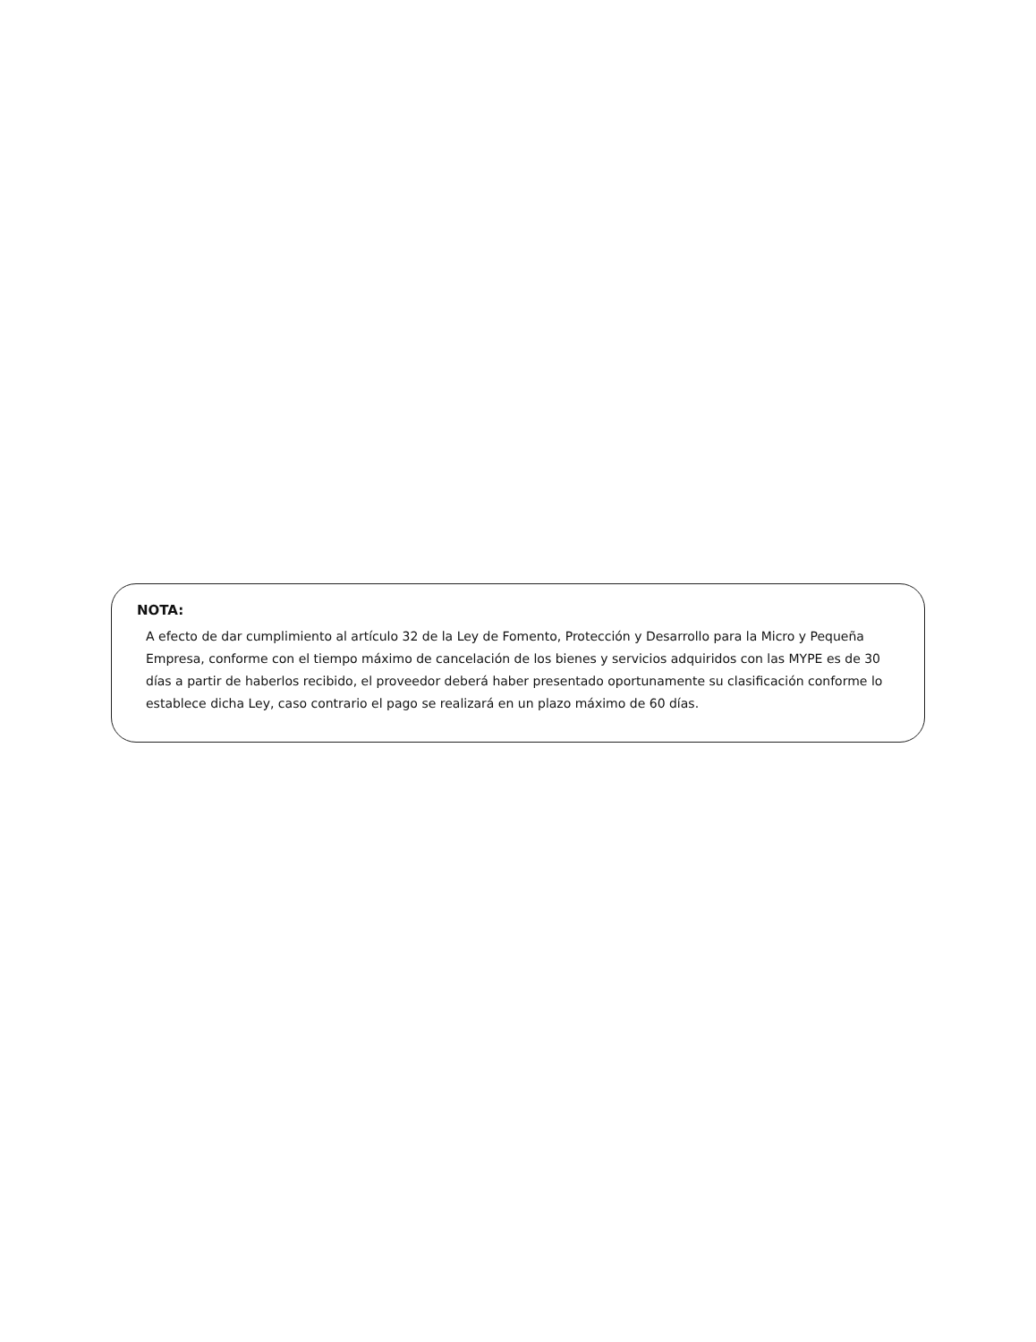NOTA:
A efecto de dar cumplimiento al artículo 32 de la Ley de Fomento, Protección y Desarrollo para la Micro y Pequeña Empresa, conforme con el tiempo máximo de cancelación de los bienes y servicios adquiridos con las MYPE es de 30 días a partir de haberlos recibido, el proveedor deberá haber presentado oportunamente su clasificación conforme lo establece dicha Ley, caso contrario el pago se realizará en un plazo máximo de 60 días.